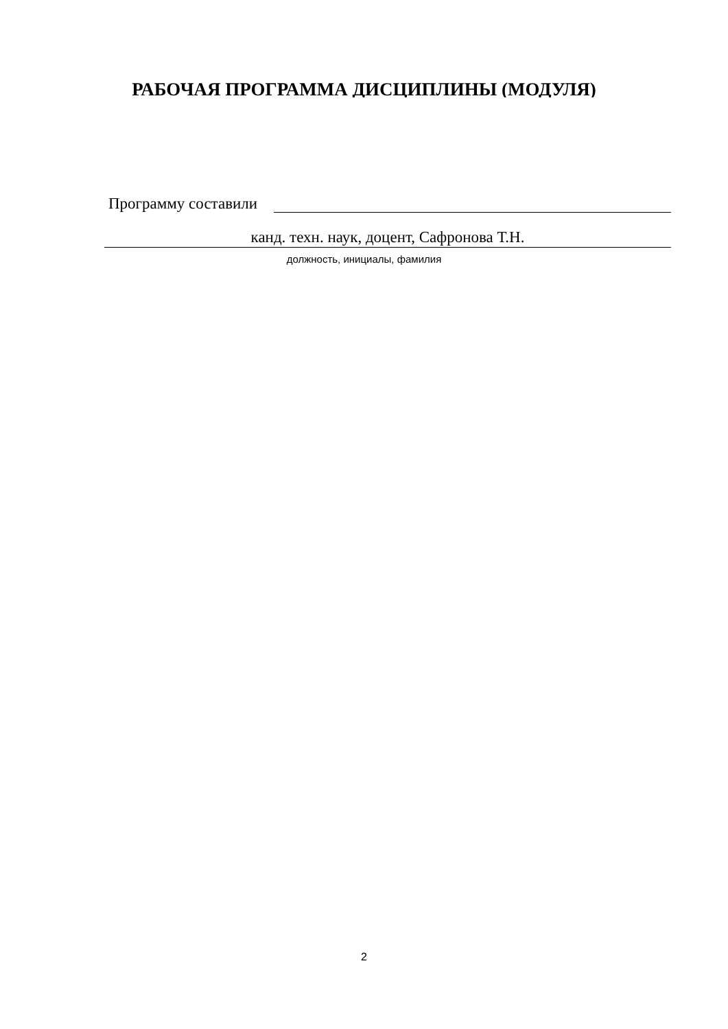РАБОЧАЯ ПРОГРАММА ДИСЦИПЛИНЫ (МОДУЛЯ)
Программу составили
канд. техн. наук, доцент, Сафронова Т.Н.
должность, инициалы, фамилия
2